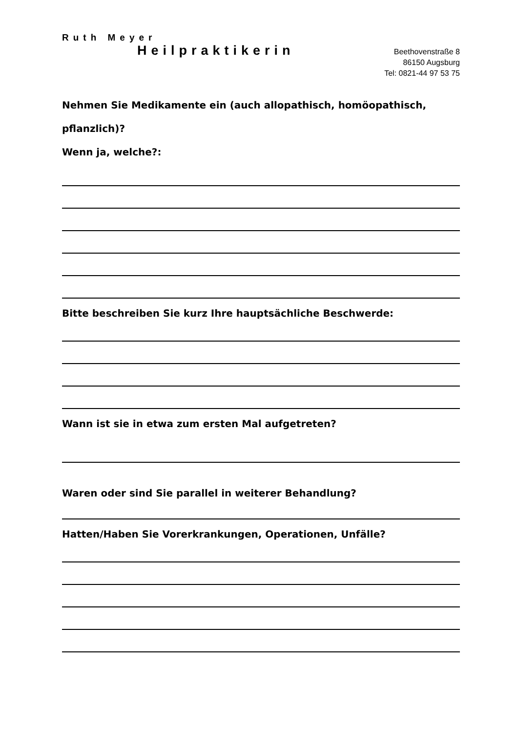Ruth Meyer
Heilpraktikerin
Beethovenstraße 8
86150 Augsburg
Tel: 0821-44 97 53 75
Nehmen Sie Medikamente ein (auch allopathisch, homöopathisch,
pflanzlich)?
Wenn ja, welche?:
Bitte beschreiben Sie kurz Ihre hauptsächliche Beschwerde:
Wann ist sie in etwa zum ersten Mal aufgetreten?
Waren oder sind Sie parallel in weiterer Behandlung?
Hatten/Haben Sie Vorerkrankungen, Operationen, Unfälle?